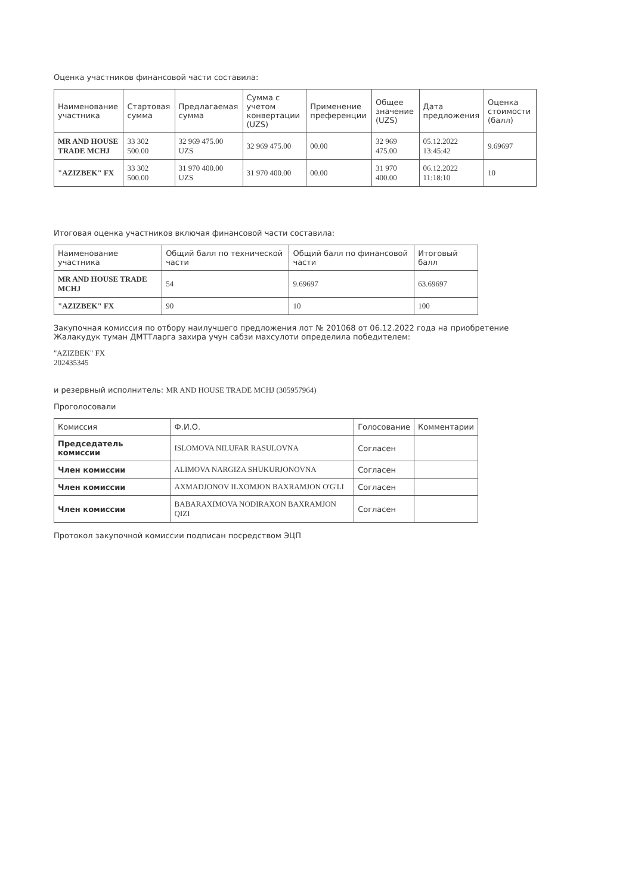Оценка участников финансовой части составила:
| Наименование участника | Стартовая сумма | Предлагаемая сумма | Сумма с учетом конвертации (UZS) | Применение преференции | Общее значение (UZS) | Дата предложения | Оценка стоимости (балл) |
| --- | --- | --- | --- | --- | --- | --- | --- |
| MR AND HOUSE TRADE MCHJ | 33 302 500.00 | 32 969 475.00 UZS | 32 969 475.00 | 00.00 | 32 969 475.00 | 05.12.2022 13:45:42 | 9.69697 |
| "AZIZBEK" FX | 33 302 500.00 | 31 970 400.00 UZS | 31 970 400.00 | 00.00 | 31 970 400.00 | 06.12.2022 11:18:10 | 10 |
Итоговая оценка участников включая финансовой части составила:
| Наименование участника | Общий балл по технической части | Общий балл по финансовой части | Итоговый балл |
| --- | --- | --- | --- |
| MR AND HOUSE TRADE MCHJ | 54 | 9.69697 | 63.69697 |
| "AZIZBEK" FX | 90 | 10 | 100 |
Закупочная комиссия по отбору наилучшего предложения лот № 201068 от 06.12.2022 года на приобретение Жалакудук туман ДМТТларга захира учун сабзи махсулоти определила победителем:
"AZIZBEK" FX
202435345
и резервный исполнитель: MR AND HOUSE TRADE MCHJ (305957964)
Проголосовали
| Комиссия | Ф.И.О. | Голосование | Комментарии |
| --- | --- | --- | --- |
| Председатель комиссии | ISLOMOVA NILUFAR RASULOVNA | Согласен | |
| Член комиссии | ALIMOVA NARGIZA SHUKURJONOVNA | Согласен | |
| Член комиссии | AXMADJONOV ILXOMJON BAXRAMJON O'G'LI | Согласен | |
| Член комиссии | BABARAXIMOVA NODIRAXON BAXRAMJON QIZI | Согласен | |
Протокол закупочной комиссии подписан посредством ЭЦП